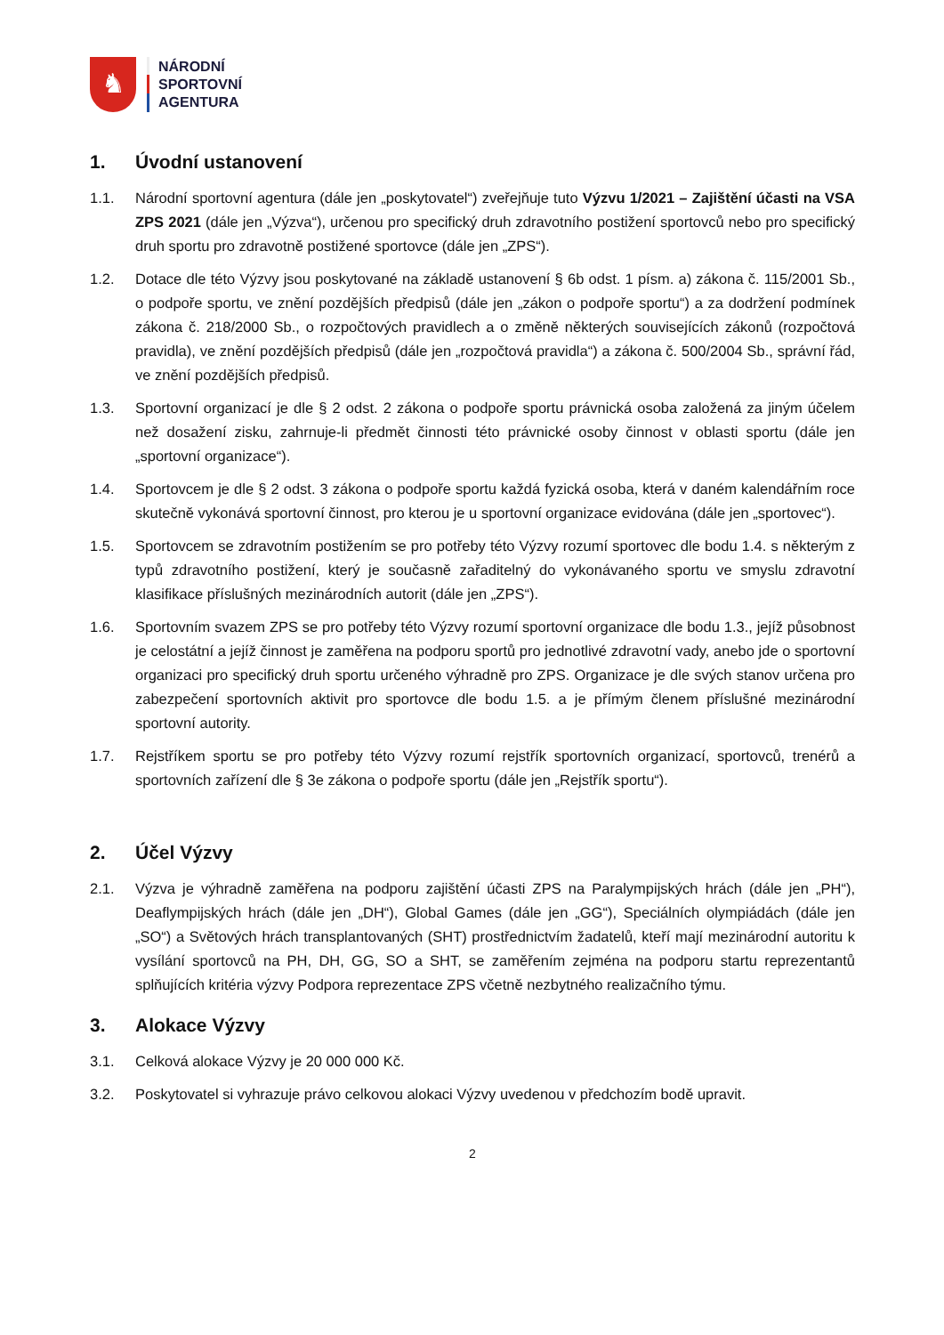♞
NÁRODNÍ
SPORTOVNÍ
AGENTURA
1. Úvodní ustanovení
1.1. Národní sportovní agentura (dále jen „poskytovatel“) zveřejňuje tuto Výzvu 1/2021 – Zajištění účasti na VSA ZPS 2021 (dále jen „Výzva“), určenou pro specifický druh zdravotního postižení sportovců nebo pro specifický druh sportu pro zdravotně postižené sportovce (dále jen „ZPS“).
1.2. Dotace dle této Výzvy jsou poskytované na základě ustanovení § 6b odst. 1 písm. a) zákona č. 115/2001 Sb., o podpoře sportu, ve znění pozdějších předpisů (dále jen „zákon o podpoře sportu“) a za dodržení podmínek zákona č. 218/2000 Sb., o rozpočtových pravidlech a o změně některých souvisejících zákonů (rozpočtová pravidla), ve znění pozdějších předpisů (dále jen „rozpočtová pravidla“) a zákona č. 500/2004 Sb., správní řád, ve znění pozdějších předpisů.
1.3. Sportovní organizací je dle § 2 odst. 2 zákona o podpoře sportu právnická osoba založená za jiným účelem než dosažení zisku, zahrnuje-li předmět činnosti této právnické osoby činnost v oblasti sportu (dále jen „sportovní organizace“).
1.4. Sportovcem je dle § 2 odst. 3 zákona o podpoře sportu každá fyzická osoba, která v daném kalendářním roce skutečně vykonává sportovní činnost, pro kterou je u sportovní organizace evidována (dále jen „sportovec“).
1.5. Sportovcem se zdravotním postižením se pro potřeby této Výzvy rozumí sportovec dle bodu 1.4. s některým z typů zdravotního postižení, který je současně zařaditelný do vykonávaného sportu ve smyslu zdravotní klasifikace příslušných mezinárodních autorit (dále jen „ZPS“).
1.6. Sportovním svazem ZPS se pro potřeby této Výzvy rozumí sportovní organizace dle bodu 1.3., jejíž působnost je celostátní a jejíž činnost je zaměřena na podporu sportů pro jednotlivé zdravotní vady, anebo jde o sportovní organizaci pro specifický druh sportu určeného výhradně pro ZPS. Organizace je dle svých stanov určena pro zabezpečení sportovních aktivit pro sportovce dle bodu 1.5. a je přímým členem příslušné mezinárodní sportovní autority.
1.7. Rejstříkem sportu se pro potřeby této Výzvy rozumí rejstřík sportovních organizací, sportovců, trenérů a sportovních zařízení dle § 3e zákona o podpoře sportu (dále jen „Rejstřík sportu“).
2. Účel Výzvy
2.1. Výzva je výhradně zaměřena na podporu zajištění účasti ZPS na Paralympijských hrách (dále jen „PH“), Deaflympijských hrách (dále jen „DH“), Global Games (dále jen „GG“), Speciálních olympiádách (dále jen „SO“) a Světových hrách transplantovaných (SHT) prostřednictvím žadatelů, kteří mají mezinárodní autoritu k vysílání sportovců na PH, DH, GG, SO a SHT, se zaměřením zejména na podporu startu reprezentantů splňujících kritéria výzvy Podpora reprezentace ZPS včetně nezbytného realizačního týmu.
3. Alokace Výzvy
3.1. Celková alokace Výzvy je 20 000 000 Kč.
3.2. Poskytovatel si vyhrazuje právo celkovou alokaci Výzvy uvedenou v předchozím bodě upravit.
2